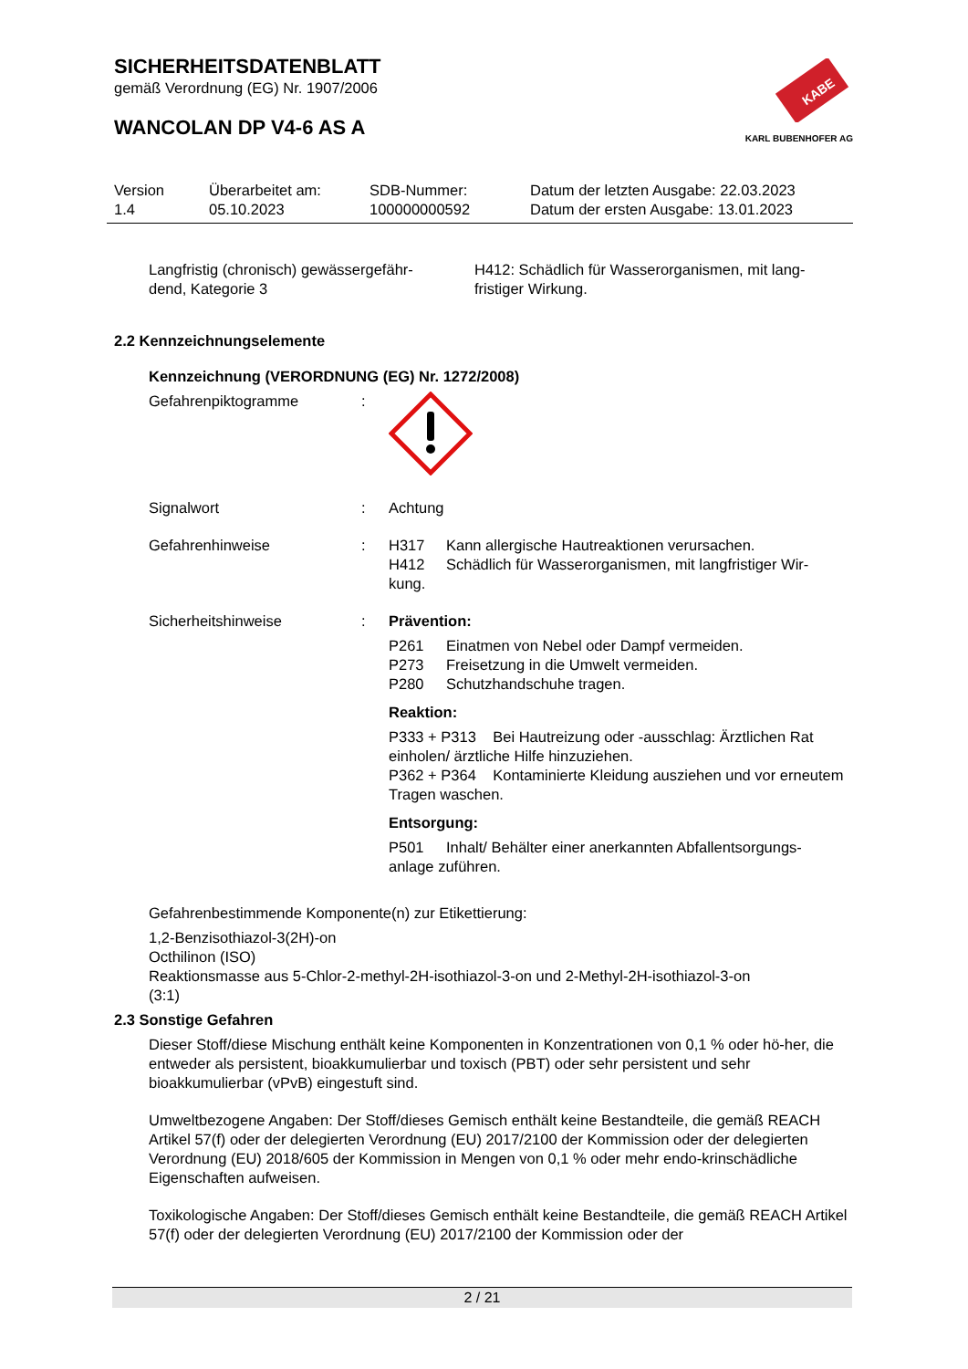KABE
KARL BUBENHOFER AG
SICHERHEITSDATENBLATT
gemäß Verordnung (EG) Nr. 1907/2006
WANCOLAN DP V4-6 AS A
Version
1.4
Überarbeitet am:
05.10.2023
SDB-Nummer:
100000000592
Datum der letzten Ausgabe: 22.03.2023
Datum der ersten Ausgabe: 13.01.2023
Langfristig (chronisch) gewässergefähr-
dend, Kategorie 3
H412: Schädlich für Wasserorganismen, mit lang-
fristiger Wirkung.
2.2 Kennzeichnungselemente
Kennzeichnung (VERORDNUNG (EG) Nr. 1272/2008)
Gefahrenpiktogramme :
Signalwort : Achtung
Gefahrenhinweise : H317 Kann allergische Hautreaktionen verursachen.
H412 Schädlich für Wasserorganismen, mit langfristiger Wir-
kung.
Sicherheitshinweise : Prävention:
P261 Einatmen von Nebel oder Dampf vermeiden.
P273 Freisetzung in die Umwelt vermeiden.
P280 Schutzhandschuhe tragen.
Reaktion:
P333 + P313 Bei Hautreizung oder -ausschlag: Ärztlichen Rat einholen/ ärztliche Hilfe hinzuziehen.
P362 + P364 Kontaminierte Kleidung ausziehen und vor erneutem Tragen waschen.
Entsorgung:
P501 Inhalt/ Behälter einer anerkannten Abfallentsorgungs-
anlage zuführen.
Gefahrenbestimmende Komponente(n) zur Etikettierung:
1,2-Benzisothiazol-3(2H)-on
Octhilinon (ISO)
Reaktionsmasse aus 5-Chlor-2-methyl-2H-isothiazol-3-on und 2-Methyl-2H-isothiazol-3-on
(3:1)
2.3 Sonstige Gefahren
Dieser Stoff/diese Mischung enthält keine Komponenten in Konzentrationen von 0,1 % oder hö-her, die entweder als persistent, bioakkumulierbar und toxisch (PBT) oder sehr persistent und sehr bioakkumulierbar (vPvB) eingestuft sind.
Umweltbezogene Angaben: Der Stoff/dieses Gemisch enthält keine Bestandteile, die gemäß REACH Artikel 57(f) oder der delegierten Verordnung (EU) 2017/2100 der Kommission oder der delegierten Verordnung (EU) 2018/605 der Kommission in Mengen von 0,1 % oder mehr endo-krinschädliche Eigenschaften aufweisen.
Toxikologische Angaben: Der Stoff/dieses Gemisch enthält keine Bestandteile, die gemäß REACH Artikel 57(f) oder der delegierten Verordnung (EU) 2017/2100 der Kommission oder der
2 / 21